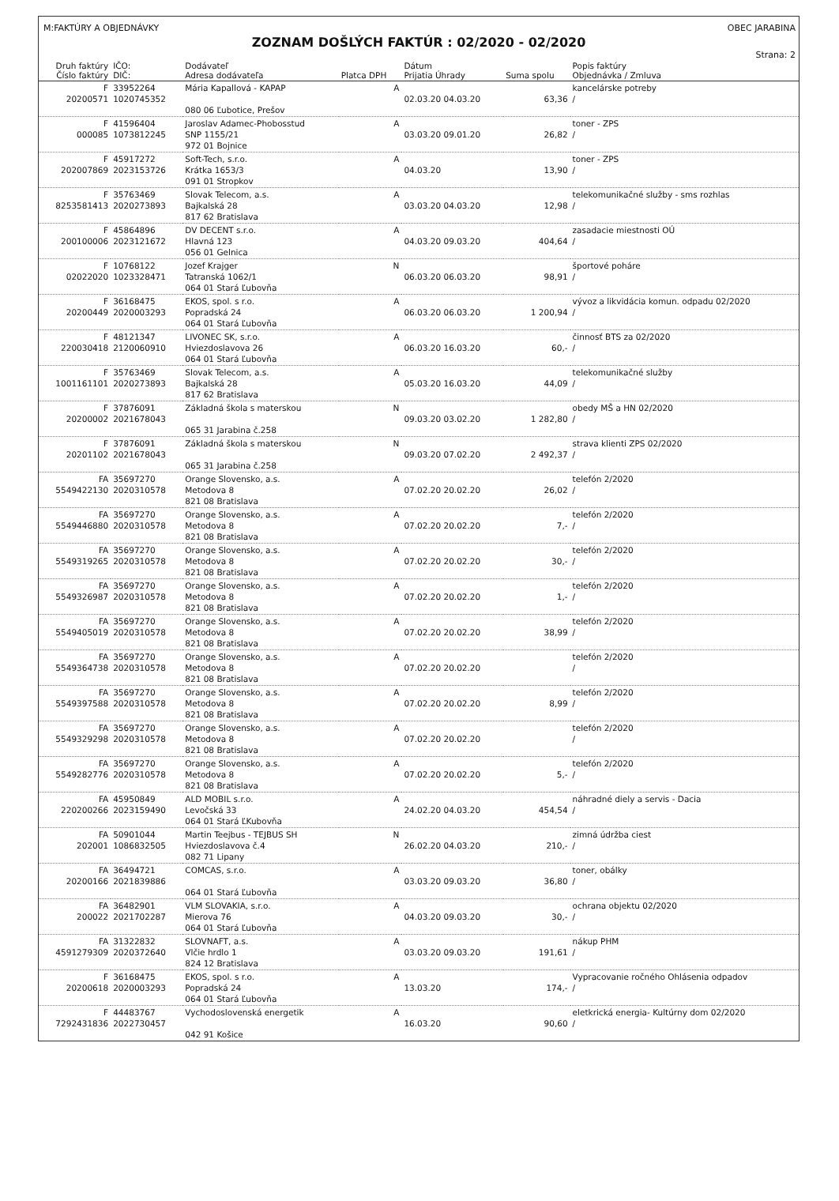M:FAKTÚRY A OBJEDNÁVKY OBEC JARABINA
ZOZNAM DOŠLÝCH FAKTÚR : 02/2020 - 02/2020
Strana: 2
| Druh faktúry Číslo faktúry | IČO: DIČ: | Dodávateľ Adresa dodávateľa | Platca DPH | Dátum Prijatia Úhrady | Suma spolu | Popis faktúry Objednávka / Zmluva |
| --- | --- | --- | --- | --- | --- | --- |
| F 20200571 | 33952264 1020745352 | Mária Kapallová - KAPAP 080 06 Ľubotice, Prešov | A | 02.03.20 04.03.20 | 63,36 | kancelárske potreby / |
| F 000085 | 41596404 1073812245 | Jaroslav Adamec-Phobosstud SNP 1155/21 972 01 Bojnice | A | 03.03.20 09.01.20 | 26,82 | toner - ZPS / |
| F 202007869 | 45917272 2023153726 | Soft-Tech, s.r.o. Krátka 1653/3 091 01 Stropkov | A | 04.03.20 | 13,90 | toner - ZPS / |
| F 8253581413 | 35763469 2020273893 | Slovak Telecom, a.s. Bajkalská 28 817 62 Bratislava | A | 03.03.20 04.03.20 | 12,98 | telekomunikačné služby - sms rozhlas / |
| F 200100006 | 45864896 2023121672 | DV DECENT s.r.o. Hlavná 123 056 01 Gelnica | A | 04.03.20 09.03.20 | 404,64 | zasadacie miestnosti OÚ / |
| F 02022020 | 10768122 1023328471 | Jozef Krajger Tatranská 1062/1 064 01 Stará Ľubovňa | N | 06.03.20 06.03.20 | 98,91 | športové poháre / |
| F 20200449 | 36168475 2020003293 | EKOS, spol. s r.o. Popradská 24 064 01 Stará Ľubovňa | A | 06.03.20 06.03.20 | 1 200,94 | vývoz a likvidácia komun. odpadu 02/2020 / |
| F 220030418 | 48121347 2120060910 | LIVONEC SK, s.r.o. Hviezdoslavova 26 064 01 Stará Ľubovňa | A | 06.03.20 16.03.20 | 60,- | činnosť BTS za 02/2020 / |
| F 1001161101 | 35763469 2020273893 | Slovak Telecom, a.s. Bajkalská 28 817 62 Bratislava | A | 05.03.20 16.03.20 | 44,09 | telekomunikačné služby / |
| F 20200002 | 37876091 2021678043 | Základná škola s materskou 065 31 Jarabina č.258 | N | 09.03.20 03.02.20 | 1 282,80 | obedy MŠ a HN 02/2020 / |
| F 20201102 | 37876091 2021678043 | Základná škola s materskou 065 31 Jarabina č.258 | N | 09.03.20 07.02.20 | 2 492,37 | strava klienti ZPS 02/2020 / |
| FA 5549422130 | 35697270 2020310578 | Orange Slovensko, a.s. Metodova 8 821 08 Bratislava | A | 07.02.20 20.02.20 | 26,02 | telefón 2/2020 / |
| FA 5549446880 | 35697270 2020310578 | Orange Slovensko, a.s. Metodova 8 821 08 Bratislava | A | 07.02.20 20.02.20 | 7,- | telefón 2/2020 / |
| FA 5549319265 | 35697270 2020310578 | Orange Slovensko, a.s. Metodova 8 821 08 Bratislava | A | 07.02.20 20.02.20 | 30,- | telefón 2/2020 / |
| FA 5549326987 | 35697270 2020310578 | Orange Slovensko, a.s. Metodova 8 821 08 Bratislava | A | 07.02.20 20.02.20 | 1,- | telefón 2/2020 / |
| FA 5549405019 | 35697270 2020310578 | Orange Slovensko, a.s. Metodova 8 821 08 Bratislava | A | 07.02.20 20.02.20 | 38,99 | telefón 2/2020 / |
| FA 5549364738 | 35697270 2020310578 | Orange Slovensko, a.s. Metodova 8 821 08 Bratislava | A | 07.02.20 20.02.20 | | telefón 2/2020 / |
| FA 5549397588 | 35697270 2020310578 | Orange Slovensko, a.s. Metodova 8 821 08 Bratislava | A | 07.02.20 20.02.20 | 8,99 | telefón 2/2020 / |
| FA 5549329298 | 35697270 2020310578 | Orange Slovensko, a.s. Metodova 8 821 08 Bratislava | A | 07.02.20 20.02.20 | | telefón 2/2020 / |
| FA 5549282776 | 35697270 2020310578 | Orange Slovensko, a.s. Metodova 8 821 08 Bratislava | A | 07.02.20 20.02.20 | 5,- | telefón 2/2020 / |
| FA 220200266 | 45950849 2023159490 | ALD MOBIL s.r.o. Levočská 33 064 01 Stará ĽKubovňa | A | 24.02.20 04.03.20 | 454,54 | náhradné diely a servis - Dacia / |
| FA 202001 | 50901044 1086832505 | Martin Teejbus - TEJBUS SH Hviezdoslavova č.4 082 71 Lipany | N | 26.02.20 04.03.20 | 210,- | zimná údržba ciest / |
| FA 20200166 | 36494721 2021839886 | COMCAS, s.r.o. 064 01 Stará Ľubovňa | A | 03.03.20 09.03.20 | 36,80 | toner, obálky / |
| FA 200022 | 36482901 2021702287 | VLM SLOVAKIA, s.r.o. Mierova 76 064 01 Stará Ľubovňa | A | 04.03.20 09.03.20 | 30,- | ochrana objektu 02/2020 / |
| FA 4591279309 | 31322832 2020372640 | SLOVNAFT, a.s. Vlčie hrdlo 1 824 12 Bratislava | A | 03.03.20 09.03.20 | 191,61 | nákup PHM / |
| F 20200618 | 36168475 2020003293 | EKOS, spol. s r.o. Popradská 24 064 01 Stará Ľubovňa | A | 13.03.20 | 174,- | Vypracovanie ročného Ohlásenia odpadov / |
| F 7292431836 | 44483767 2022730457 | Vychodoslovenská energetik 042 91 Košice | A | 16.03.20 | 90,60 | eletkrická energia- Kultúrny dom 02/2020 / |